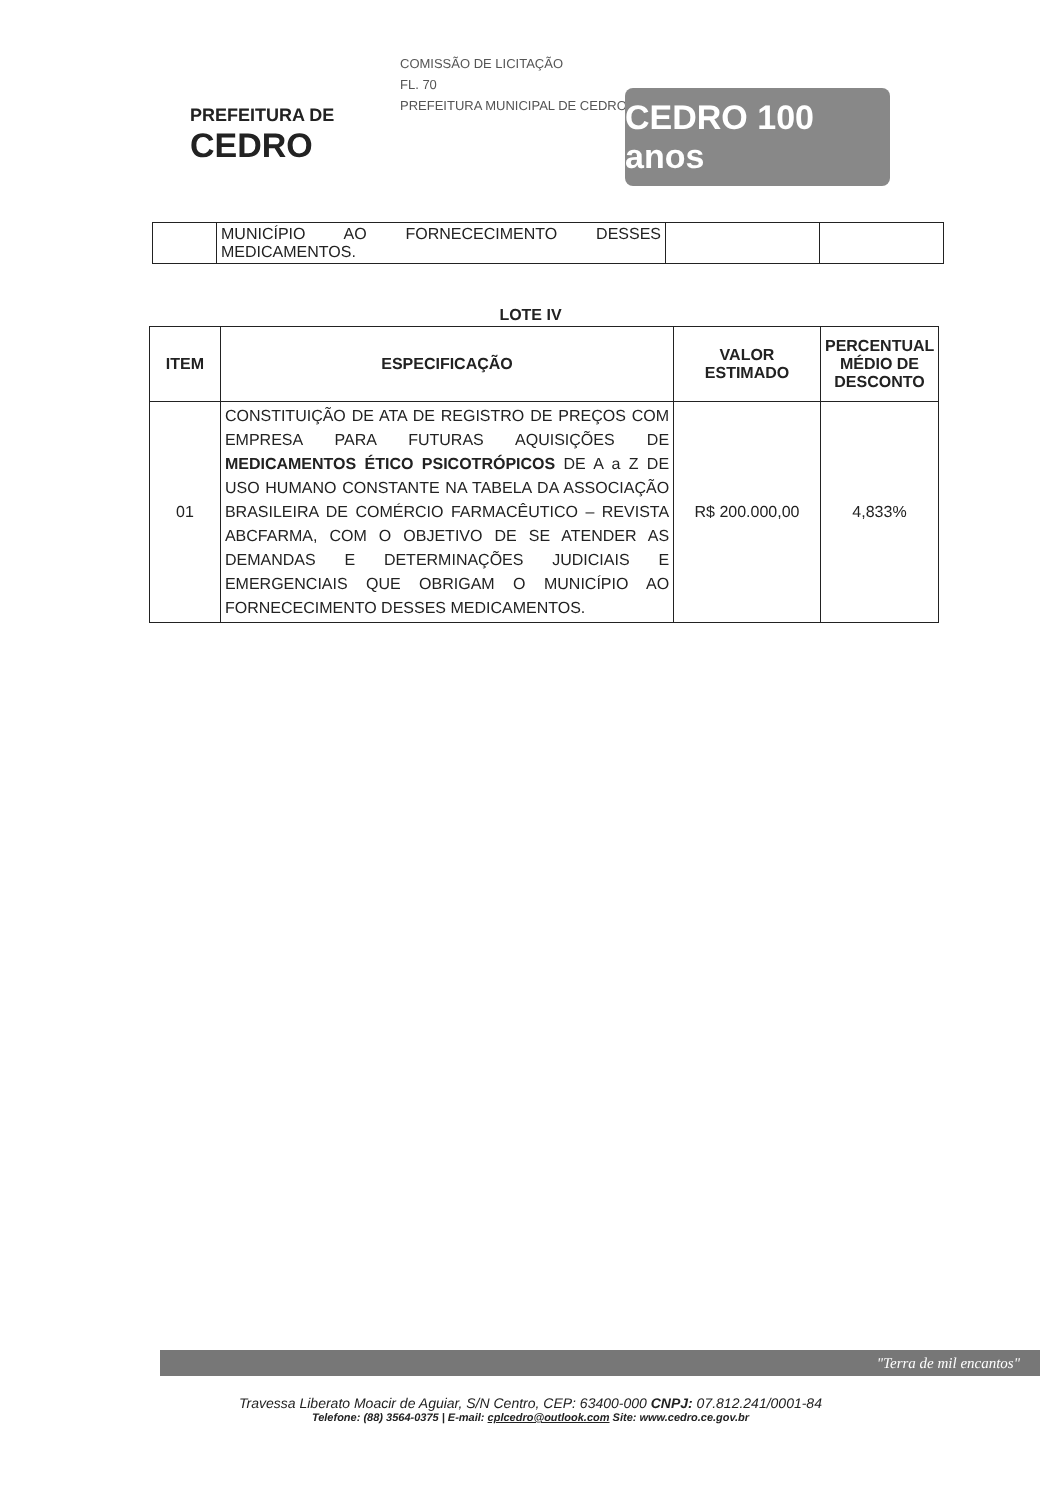COMISSÃO DE LICITAÇÃO
FL. 70
PREFEITURA MUNICIPAL DE CEDRO
PREFEITURA DE
CEDRO
CEDRO 100 anos
| | MUNICÍPIO AO FORNECECIMENTO DESSES MEDICAMENTOS. | | |
LOTE IV
| ITEM | ESPECIFICAÇÃO | VALOR ESTIMADO | PERCENTUAL MÉDIO DE DESCONTO |
| --- | --- | --- | --- |
| 01 | CONSTITUIÇÃO DE ATA DE REGISTRO DE PREÇOS COM EMPRESA PARA FUTURAS AQUISIÇÕES DE MEDICAMENTOS ÉTICO PSICOTRÓPICOS DE A a Z DE USO HUMANO CONSTANTE NA TABELA DA ASSOCIAÇÃO BRASILEIRA DE COMÉRCIO FARMACÊUTICO – REVISTA ABCFARMA, COM O OBJETIVO DE SE ATENDER AS DEMANDAS E DETERMINAÇÕES JUDICIAIS E EMERGENCIAIS QUE OBRIGAM O MUNICÍPIO AO FORNECECIMENTO DESSES MEDICAMENTOS. | R$ 200.000,00 | 4,833% |
"Terra de mil encantos"
Travessa Liberato Moacir de Aguiar, S/N Centro, CEP: 63400-000 CNPJ: 07.812.241/0001-84
Telefone: (88) 3564-0375 | E-mail: cplcedro@outlook.com Site: www.cedro.ce.gov.br